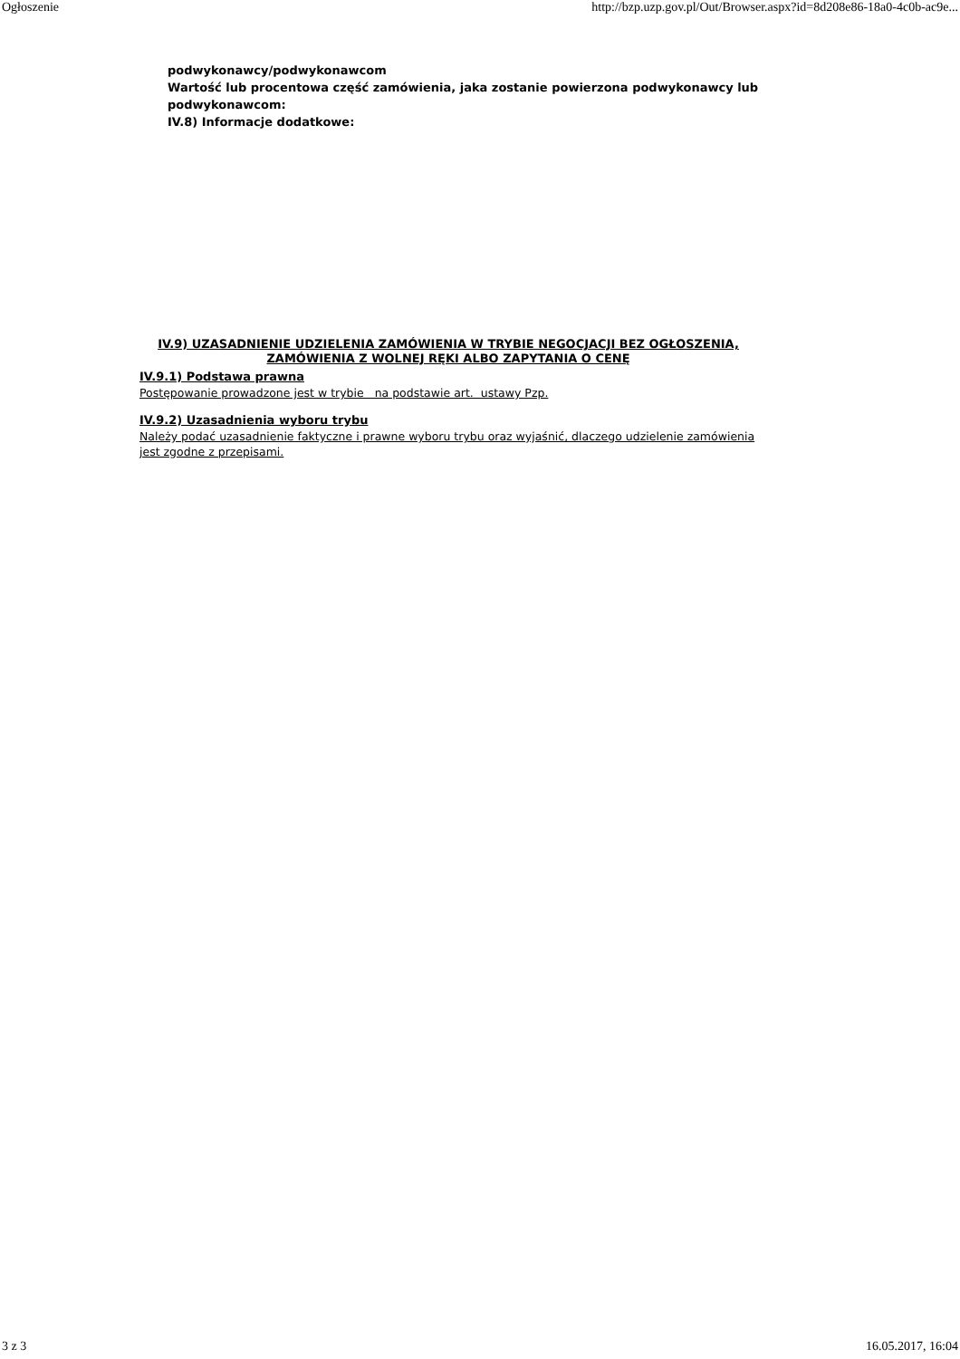Ogłoszenie http://bzp.uzp.gov.pl/Out/Browser.aspx?id=8d208e86-18a0-4c0b-ac9e...
podwykonawcy/podwykonawcom
Wartość lub procentowa część zamówienia, jaka zostanie powierzona podwykonawcy lub podwykonawcom:
IV.8) Informacje dodatkowe:
IV.9) UZASADNIENIE UDZIELENIA ZAMÓWIENIA W TRYBIE NEGOCJACJI BEZ OGŁOSZENIA, ZAMÓWIENIA Z WOLNEJ RĘKI ALBO ZAPYTANIA O CENĘ
IV.9.1) Podstawa prawna
Postępowanie prowadzone jest w trybie na podstawie art. ustawy Pzp.
IV.9.2) Uzasadnienia wyboru trybu
Należy podać uzasadnienie faktyczne i prawne wyboru trybu oraz wyjaśnić, dlaczego udzielenie zamówienia jest zgodne z przepisami.
3 z 3 16.05.2017, 16:04